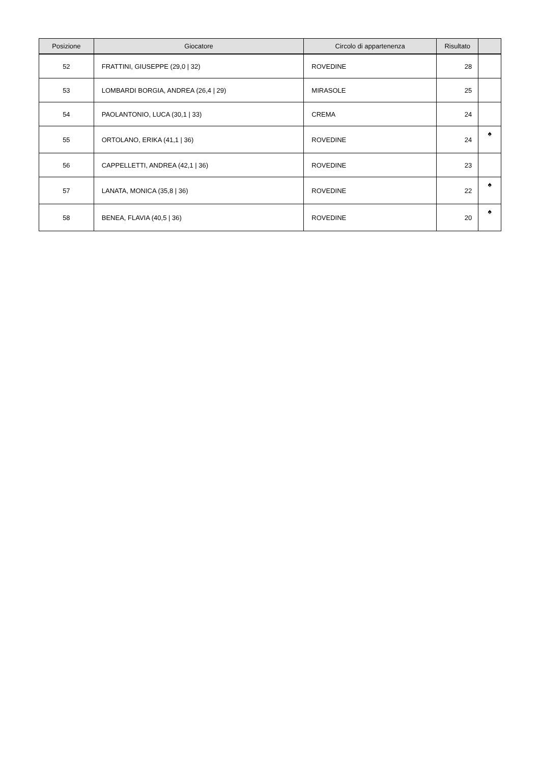| Posizione | Giocatore | Circolo di appartenenza | Risultato | |
| --- | --- | --- | --- | --- |
| 52 | FRATTINI, GIUSEPPE (29,0 / 32) | ROVEDINE | 28 | |
| 53 | LOMBARDI BORGIA, ANDREA (26,4 / 29) | MIRASOLE | 25 | |
| 54 | PAOLANTONIO, LUCA (30,1 / 33) | CREMA | 24 | |
| 55 | ORTOLANO, ERIKA (41,1 / 36) | ROVEDINE | 24 | ♠ |
| 56 | CAPPELLETTI, ANDREA (42,1 / 36) | ROVEDINE | 23 | |
| 57 | LANATA, MONICA (35,8 / 36) | ROVEDINE | 22 | ♠ |
| 58 | BENEA, FLAVIA (40,5 / 36) | ROVEDINE | 20 | ♠ |